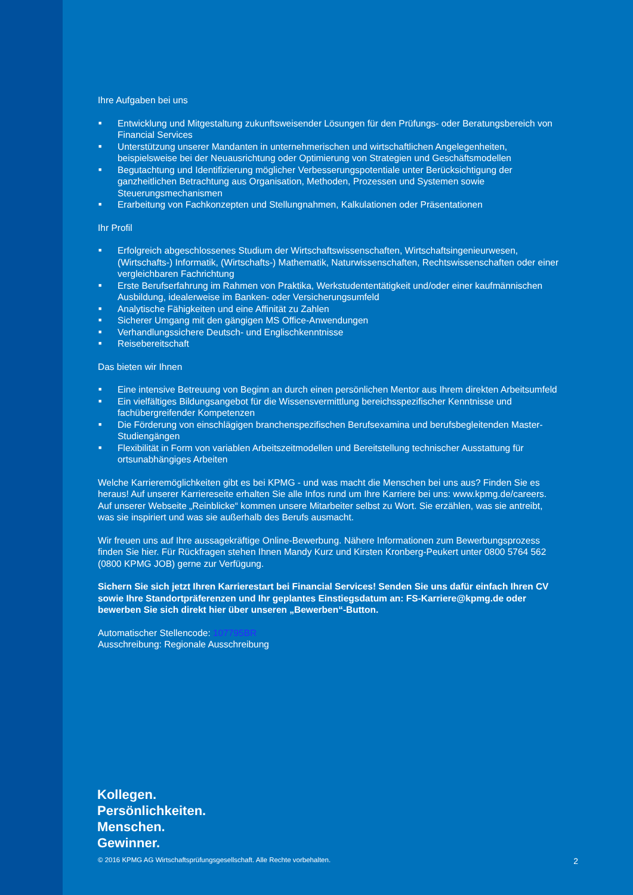Ihre Aufgaben bei uns
■ Entwicklung und Mitgestaltung zukunftsweisender Lösungen für den Prüfungs- oder Beratungsbereich von Financial Services
■ Unterstützung unserer Mandanten in unternehmerischen und wirtschaftlichen Angelegenheiten, beispielsweise bei der Neuausrichtung oder Optimierung von Strategien und Geschäftsmodellen
■ Begutachtung und Identifizierung möglicher Verbesserungspotentiale unter Berücksichtigung der ganzheitlichen Betrachtung aus Organisation, Methoden, Prozessen und Systemen sowie Steuerungsmechanismen
■ Erarbeitung von Fachkonzepten und Stellungnahmen, Kalkulationen oder Präsentationen
Ihr Profil
■ Erfolgreich abgeschlossenes Studium der Wirtschaftswissenschaften, Wirtschaftsingenieurwesen, (Wirtschafts-) Informatik, (Wirtschafts-) Mathematik, Naturwissenschaften, Rechtswissenschaften oder einer vergleichbaren Fachrichtung
■ Erste Berufserfahrung im Rahmen von Praktika, Werkstudententätigkeit und/oder einer kaufmännischen Ausbildung, idealerweise im Banken- oder Versicherungsumfeld
■ Analytische Fähigkeiten und eine Affinität zu Zahlen
■ Sicherer Umgang mit den gängigen MS Office-Anwendungen
■ Verhandlungssichere Deutsch- und Englischkenntnisse
■ Reisebereitschaft
Das bieten wir Ihnen
■ Eine intensive Betreuung von Beginn an durch einen persönlichen Mentor aus Ihrem direkten Arbeitsumfeld
■ Ein vielfältiges Bildungsangebot für die Wissensvermittlung bereichsspezifischer Kenntnisse und fachübergreifender Kompetenzen
■ Die Förderung von einschlägigen branchenspezifischen Berufsexamina und berufsbegleitenden Master-Studiengängen
■ Flexibilität in Form von variablen Arbeitszeitmodellen und Bereitstellung technischer Ausstattung für ortsunabhängiges Arbeiten
Welche Karrieremöglichkeiten gibt es bei KPMG - und was macht die Menschen bei uns aus? Finden Sie es heraus! Auf unserer Karriereseite erhalten Sie alle Infos rund um Ihre Karriere bei uns: www.kpmg.de/careers. Auf unserer Webseite „Reinblicke“ kommen unsere Mitarbeiter selbst zu Wort. Sie erzählen, was sie antreibt, was sie inspiriert und was sie außerhalb des Berufs ausmacht.
Wir freuen uns auf Ihre aussagekräftige Online-Bewerbung. Nähere Informationen zum Bewerbungsprozess finden Sie hier. Für Rückfragen stehen Ihnen Mandy Kurz und Kirsten Kronberg-Peukert unter 0800 5764 562 (0800 KPMG JOB) gerne zur Verfügung.
Sichern Sie sich jetzt Ihren Karrierestart bei Financial Services! Senden Sie uns dafür einfach Ihren CV sowie Ihre Standortpräferenzen und Ihr geplantes Einstiegsdatum an: FS-Karriere@kpmg.de oder bewerben Sie sich direkt hier über unseren „Bewerben“-Button.
Automatischer Stellencode: 107795BR
Ausschreibung: Regionale Ausschreibung
Kollegen.
Persönlichkeiten.
Menschen.
Gewinner.
© 2016 KPMG AG Wirtschaftsprüfungsgesellschaft. Alle Rechte vorbehalten. 2